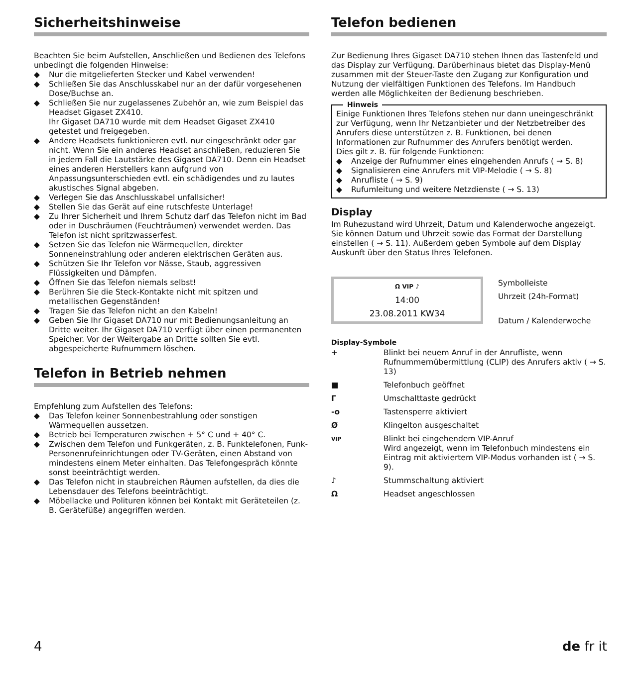Sicherheitshinweise
Beachten Sie beim Aufstellen, Anschließen und Bedienen des Telefons unbedingt die folgenden Hinweise:
◆ Nur die mitgelieferten Stecker und Kabel verwenden!
◆ Schließen Sie das Anschlusskabel nur an der dafür vorgesehenen Dose/Buchse an.
◆ Schließen Sie nur zugelassenes Zubehör an, wie zum Beispiel das Headset Gigaset ZX410.
Ihr Gigaset DA710 wurde mit dem Headset Gigaset ZX410 getestet und freigegeben.
◆ Andere Headsets funktionieren evtl. nur eingeschränkt oder gar nicht. Wenn Sie ein anderes Headset anschließen, reduzieren Sie in jedem Fall die Lautstärke des Gigaset DA710. Denn ein Headset eines anderen Herstellers kann aufgrund von Anpassungsunterschieden evtl. ein schädigendes und zu lautes akustisches Signal abgeben.
◆ Verlegen Sie das Anschlusskabel unfallsicher!
◆ Stellen Sie das Gerät auf eine rutschfeste Unterlage!
◆ Zu Ihrer Sicherheit und Ihrem Schutz darf das Telefon nicht im Bad oder in Duschräumen (Feuchträumen) verwendet werden. Das Telefon ist nicht spritzwasserfest.
◆ Setzen Sie das Telefon nie Wärmequellen, direkter Sonneneinstrahlung oder anderen elektrischen Geräten aus.
◆ Schützen Sie Ihr Telefon vor Nässe, Staub, aggressiven Flüssigkeiten und Dämpfen.
◆ Öffnen Sie das Telefon niemals selbst!
◆ Berühren Sie die Steck-Kontakte nicht mit spitzen und metallischen Gegenständen!
◆ Tragen Sie das Telefon nicht an den Kabeln!
◆ Geben Sie Ihr Gigaset DA710 nur mit Bedienungsanleitung an Dritte weiter. Ihr Gigaset DA710 verfügt über einen permanenten Speicher. Vor der Weitergabe an Dritte sollten Sie evtl. abgespeicherte Rufnummern löschen.
Telefon in Betrieb nehmen
Empfehlung zum Aufstellen des Telefons:
◆ Das Telefon keiner Sonnenbestrahlung oder sonstigen Wärmequellen aussetzen.
◆ Betrieb bei Temperaturen zwischen + 5° C und + 40° C.
◆ Zwischen dem Telefon und Funkgeräten, z. B. Funktelefonen, Funk-Personenrufeinrichtungen oder TV-Geräten, einen Abstand von mindestens einem Meter einhalten. Das Telefongespräch könnte sonst beeinträchtigt werden.
◆ Das Telefon nicht in staubreichen Räumen aufstellen, da dies die Lebensdauer des Telefons beeinträchtigt.
◆ Möbellacke und Polituren können bei Kontakt mit Geräteteilen (z. B. Gerätefüße) angegriffen werden.
Telefon bedienen
Zur Bedienung Ihres Gigaset DA710 stehen Ihnen das Tastenfeld und das Display zur Verfügung. Darüberhinaus bietet das Display-Menü zusammen mit der Steuer-Taste den Zugang zur Konfiguration und Nutzung der vielfältigen Funktionen des Telefons. Im Handbuch werden alle Möglichkeiten der Bedienung beschrieben.
Hinweis
Einige Funktionen Ihres Telefons stehen nur dann uneingeschränkt zur Verfügung, wenn Ihr Netzanbieter und der Netzbetreiber des Anrufers diese unterstützen z. B. Funktionen, bei denen Informationen zur Rufnummer des Anrufers benötigt werden.
Dies gilt z. B. für folgende Funktionen:
◆ Anzeige der Rufnummer eines eingehenden Anrufs ( → S. 8)
◆ Signalisieren eine Anrufers mit VIP-Melodie ( → S. 8)
◆ Anrufliste ( → S. 9)
◆ Rufumleitung und weitere Netzdienste ( → S. 13)
Display
Im Ruhezustand wird Uhrzeit, Datum und Kalenderwoche angezeigt. Sie können Datum und Uhrzeit sowie das Format der Darstellung einstellen ( → S. 11). Außerdem geben Symbole auf dem Display Auskunft über den Status Ihres Telefonen.
Ω VIP ♪
14:00
23.08.2011 KW34
Symbolleiste
Uhrzeit (24h-Format)
Datum / Kalenderwoche
Display-Symbole
| + | Blinkt bei neuem Anruf in der Anrufliste, wenn Rufnummernübermittlung (CLIP) des Anrufers aktiv ( → S. 13) |
| ■ | Telefonbuch geöffnet |
| Г | Umschalttaste gedrückt |
| -o | Tastensperre aktiviert |
| Ø | Klingelton ausgeschaltet |
| VIP | Blinkt bei eingehendem VIP-Anruf Wird angezeigt, wenn im Telefonbuch mindestens ein Eintrag mit aktiviertem VIP-Modus vorhanden ist ( → S. 9). |
| ♪ | Stummschaltung aktiviert |
| Ω | Headset angeschlossen |
4 de fr it